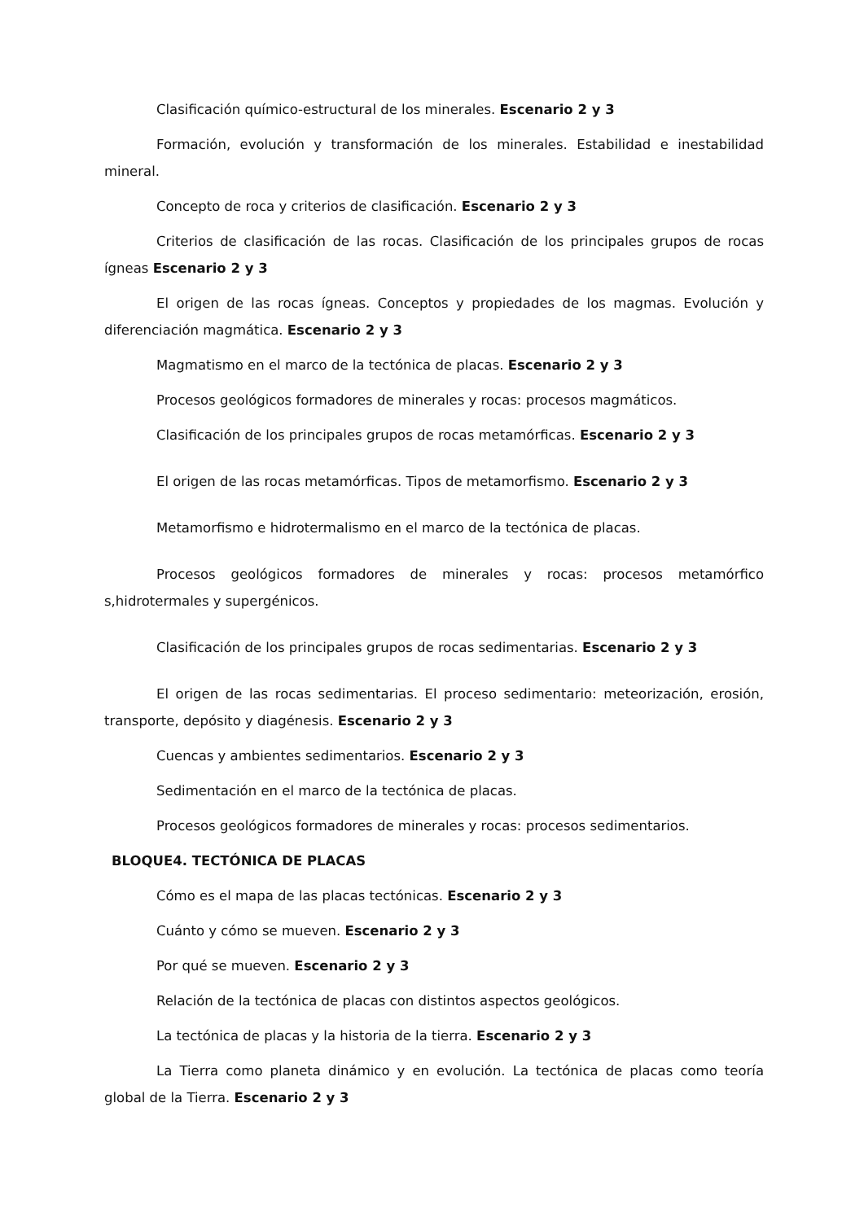Clasificación químico-estructural de los minerales. Escenario 2 y 3
Formación, evolución y transformación de los minerales. Estabilidad e inestabilidad mineral.
Concepto de roca y criterios de clasificación. Escenario 2 y 3
Criterios de clasificación de las rocas. Clasificación de los principales grupos de rocas ígneas Escenario 2 y 3
El origen de las rocas ígneas. Conceptos y propiedades de los magmas. Evolución y diferenciación magmática. Escenario 2 y 3
Magmatismo en el marco de la tectónica de placas. Escenario 2 y 3
Procesos geológicos formadores de minerales y rocas: procesos magmáticos.
Clasificación de los principales grupos de rocas metamórficas. Escenario 2 y 3
El origen de las rocas metamórficas. Tipos de metamorfismo. Escenario 2 y 3
Metamorfismo e hidrotermalismo en el marco de la tectónica de placas.
Procesos geológicos formadores de minerales y rocas: procesos metamórfico s,hidrotermales y supergénicos.
Clasificación de los principales grupos de rocas sedimentarias. Escenario 2 y 3
El origen de las rocas sedimentarias. El proceso sedimentario: meteorización, erosión, transporte, depósito y diagénesis. Escenario 2 y 3
Cuencas y ambientes sedimentarios. Escenario 2 y 3
Sedimentación en el marco de la tectónica de placas.
Procesos geológicos formadores de minerales y rocas: procesos sedimentarios.
BLOQUE4. TECTÓNICA DE PLACAS
Cómo es el mapa de las placas tectónicas. Escenario 2 y 3
Cuánto y cómo se mueven. Escenario 2 y 3
Por qué se mueven. Escenario 2 y 3
Relación de la tectónica de placas con distintos aspectos geológicos.
La tectónica de placas y la historia de la tierra. Escenario 2 y 3
La Tierra como planeta dinámico y en evolución. La tectónica de placas como teoría global de la Tierra. Escenario 2 y 3